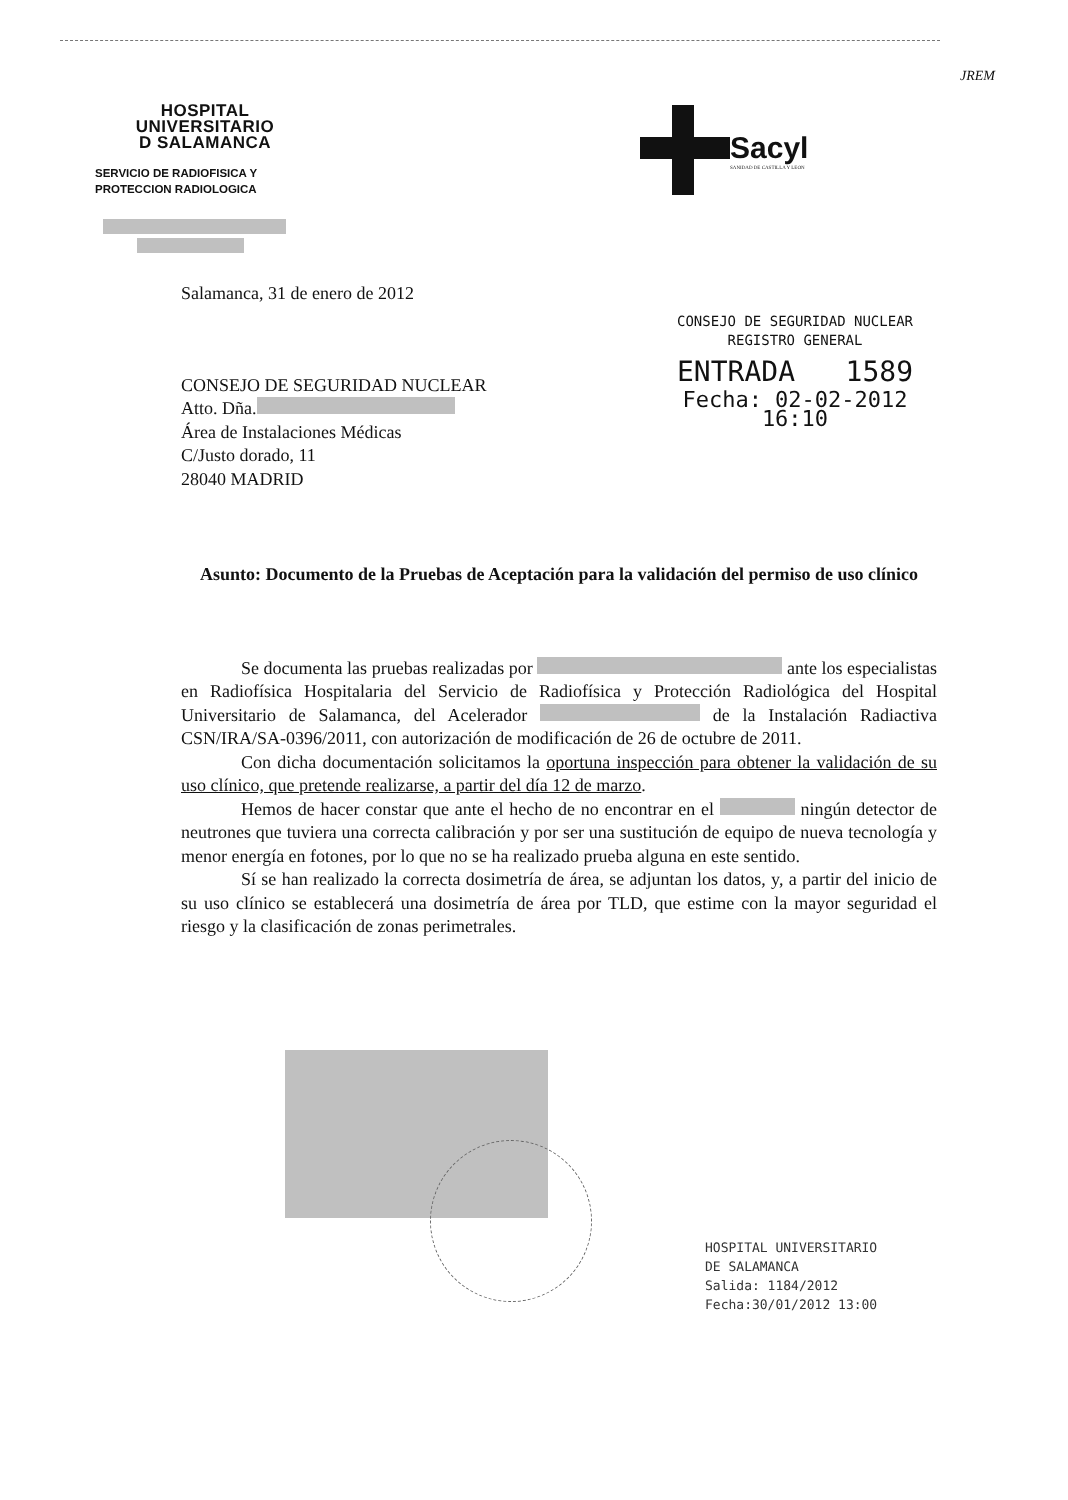JREM
HOSPITAL
UNIVERSITARIO
D SALAMANCA
SERVICIO DE RADIOFISICA Y
PROTECCION RADIOLOGICA
Sacyl
SANIDAD DE CASTILLA Y LEON
CONSEJO DE SEGURIDAD NUCLEAR
REGISTRO GENERAL
ENTRADA 1589
Fecha: 02-02-2012 16:10
Salamanca, 31 de enero de 2012
CONSEJO DE SEGURIDAD NUCLEAR
Atto. Dña.
Área de Instalaciones Médicas
C/Justo dorado, 11
28040 MADRID
Asunto: Documento de la Pruebas de Aceptación para la validación del permiso de uso clínico
Se documenta las pruebas realizadas por ante los especialistas en Radiofísica Hospitalaria del Servicio de Radiofísica y Protección Radiológica del Hospital Universitario de Salamanca, del Acelerador de la Instalación Radiactiva CSN/IRA/SA-0396/2011, con autorización de modificación de 26 de octubre de 2011.
Con dicha documentación solicitamos la oportuna inspección para obtener la validación de su uso clínico, que pretende realizarse, a partir del día 12 de marzo.
Hemos de hacer constar que ante el hecho de no encontrar en el ningún detector de neutrones que tuviera una correcta calibración y por ser una sustitución de equipo de nueva tecnología y menor energía en fotones, por lo que no se ha realizado prueba alguna en este sentido.
Sí se han realizado la correcta dosimetría de área, se adjuntan los datos, y, a partir del inicio de su uso clínico se establecerá una dosimetría de área por TLD, que estime con la mayor seguridad el riesgo y la clasificación de zonas perimetrales.
HOSPITAL UNIVERSITARIO
DE SALAMANCA
Salida: 1184/2012
Fecha:30/01/2012 13:00